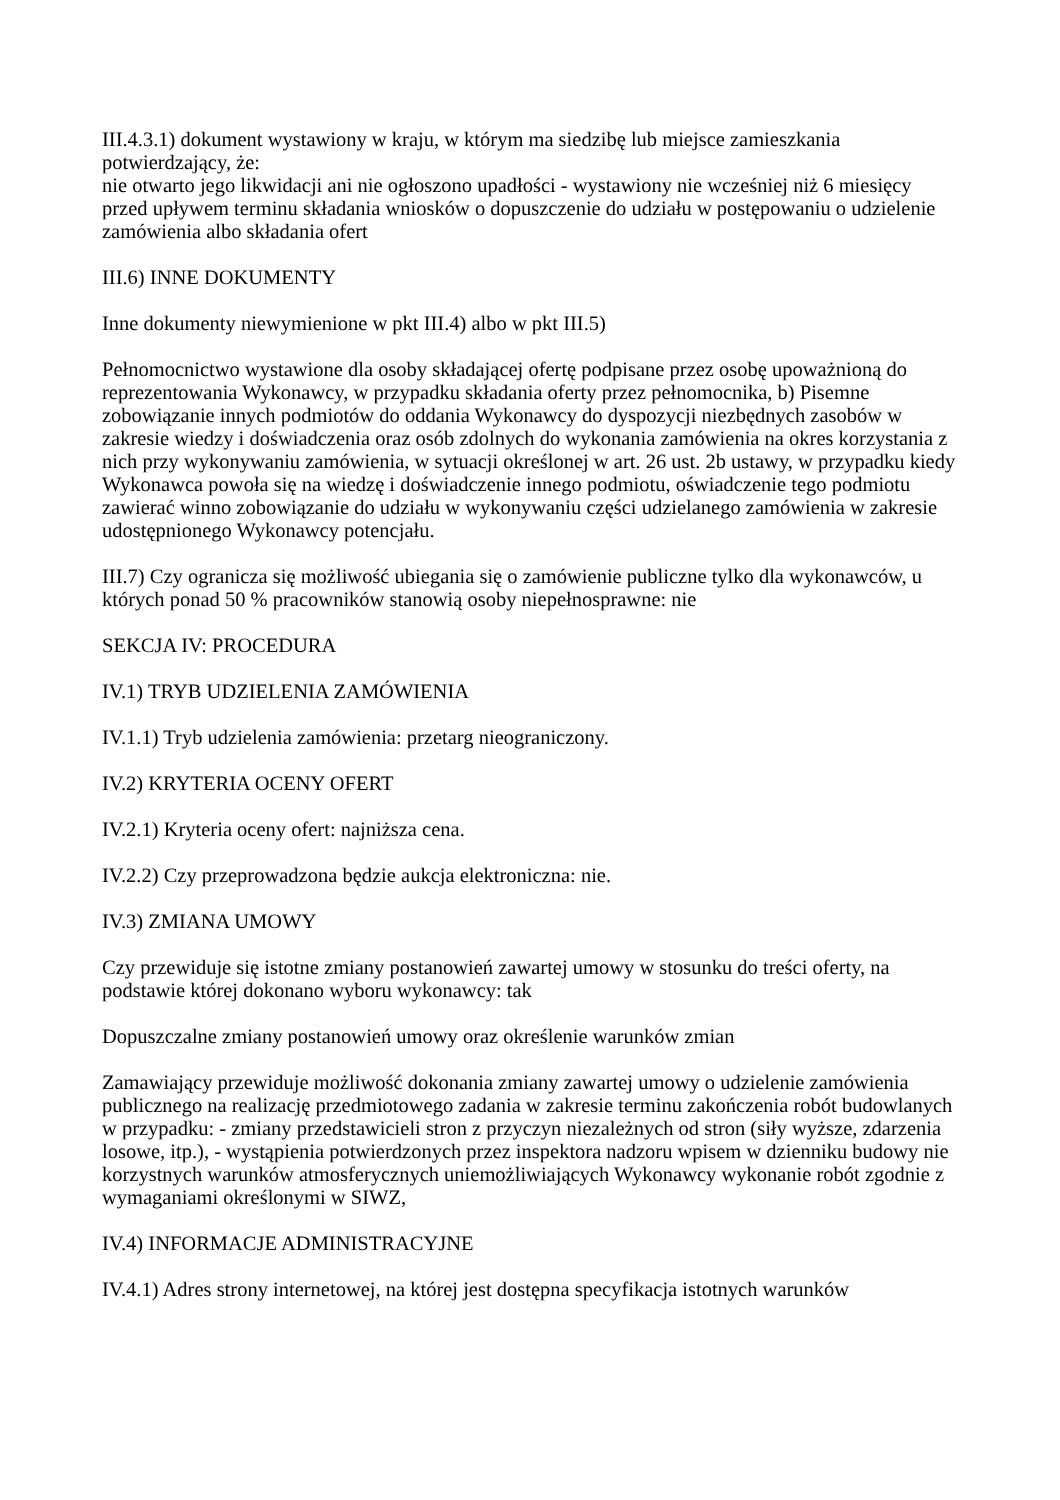III.4.3.1) dokument wystawiony w kraju, w którym ma siedzibę lub miejsce zamieszkania potwierdzający, że:
nie otwarto jego likwidacji ani nie ogłoszono upadłości - wystawiony nie wcześniej niż 6 miesięcy przed upływem terminu składania wniosków o dopuszczenie do udziału w postępowaniu o udzielenie zamówienia albo składania ofert
III.6) INNE DOKUMENTY
Inne dokumenty niewymienione w pkt III.4) albo w pkt III.5)
Pełnomocnictwo wystawione dla osoby składającej ofertę podpisane przez osobę upoważnioną do reprezentowania Wykonawcy, w przypadku składania oferty przez pełnomocnika, b) Pisemne zobowiązanie innych podmiotów do oddania Wykonawcy do dyspozycji niezbędnych zasobów w zakresie wiedzy i doświadczenia oraz osób zdolnych do wykonania zamówienia na okres korzystania z nich przy wykonywaniu zamówienia, w sytuacji określonej w art. 26 ust. 2b ustawy, w przypadku kiedy Wykonawca powoła się na wiedzę i doświadczenie innego podmiotu, oświadczenie tego podmiotu zawierać winno zobowiązanie do udziału w wykonywaniu części udzielanego zamówienia w zakresie udostępnionego Wykonawcy potencjału.
III.7) Czy ogranicza się możliwość ubiegania się o zamówienie publiczne tylko dla wykonawców, u których ponad 50 % pracowników stanowią osoby niepełnosprawne: nie
SEKCJA IV: PROCEDURA
IV.1) TRYB UDZIELENIA ZAMÓWIENIA
IV.1.1) Tryb udzielenia zamówienia: przetarg nieograniczony.
IV.2) KRYTERIA OCENY OFERT
IV.2.1) Kryteria oceny ofert: najniższa cena.
IV.2.2) Czy przeprowadzona będzie aukcja elektroniczna: nie.
IV.3) ZMIANA UMOWY
Czy przewiduje się istotne zmiany postanowień zawartej umowy w stosunku do treści oferty, na podstawie której dokonano wyboru wykonawcy: tak
Dopuszczalne zmiany postanowień umowy oraz określenie warunków zmian
Zamawiający przewiduje możliwość dokonania zmiany zawartej umowy o udzielenie zamówienia publicznego na realizację przedmiotowego zadania w zakresie terminu zakończenia robót budowlanych w przypadku: - zmiany przedstawicieli stron z przyczyn niezależnych od stron (siły wyższe, zdarzenia losowe, itp.), - wystąpienia potwierdzonych przez inspektora nadzoru wpisem w dzienniku budowy nie korzystnych warunków atmosferycznych uniemożliwiających Wykonawcy wykonanie robót zgodnie z wymaganiami określonymi w SIWZ,
IV.4) INFORMACJE ADMINISTRACYJNE
IV.4.1) Adres strony internetowej, na której jest dostępna specyfikacja istotnych warunków